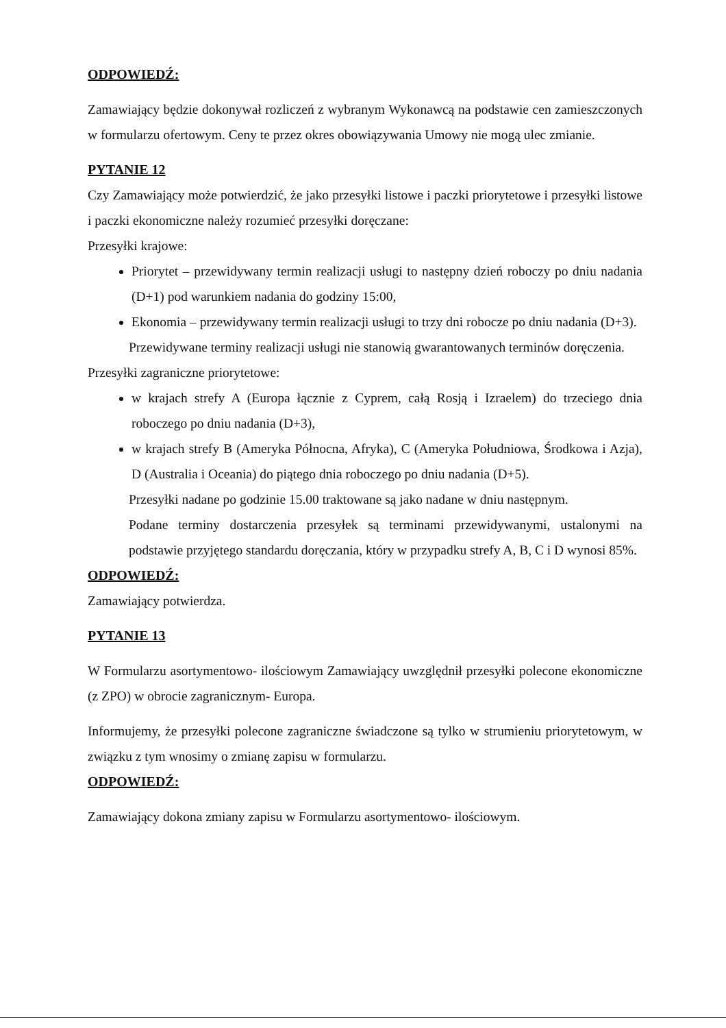ODPOWIEDŹ:
Zamawiający będzie dokonywał rozliczeń z wybranym Wykonawcą na podstawie cen zamieszczonych w formularzu ofertowym. Ceny te przez okres obowiązywania Umowy nie mogą ulec zmianie.
PYTANIE 12
Czy Zamawiający może potwierdzić, że jako przesyłki listowe i paczki priorytetowe i przesyłki listowe i paczki ekonomiczne należy rozumieć przesyłki doręczane:
Przesyłki krajowe:
Priorytet – przewidywany termin realizacji usługi to następny dzień roboczy po dniu nadania (D+1) pod warunkiem nadania do godziny 15:00,
Ekonomia – przewidywany termin realizacji usługi to trzy dni robocze po dniu nadania (D+3).
Przewidywane terminy realizacji usługi nie stanowią gwarantowanych terminów doręczenia.
Przesyłki zagraniczne priorytetowe:
w krajach strefy A (Europa łącznie z Cyprem, całą Rosją i Izraelem) do trzeciego dnia roboczego po dniu nadania (D+3),
w krajach strefy B (Ameryka Północna, Afryka), C (Ameryka Południowa, Środkowa i Azja), D (Australia i Oceania) do piątego dnia roboczego po dniu nadania (D+5).
Przesyłki nadane po godzinie 15.00 traktowane są jako nadane w dniu następnym.
Podane terminy dostarczenia przesyłek są terminami przewidywanymi, ustalonymi na podstawie przyjętego standardu doręczania, który w przypadku strefy A, B, C i D wynosi 85%.
ODPOWIEDŹ:
Zamawiający potwierdza.
PYTANIE 13
W Formularzu asortymentowo- ilościowym Zamawiający uwzględnił przesyłki polecone ekonomiczne (z ZPO) w obrocie zagranicznym- Europa.
Informujemy, że przesyłki polecone zagraniczne świadczone są tylko w strumieniu priorytetowym, w związku z tym wnosimy o zmianę zapisu w formularzu.
ODPOWIEDŹ:
Zamawiający dokona zmiany zapisu w Formularzu asortymentowo- ilościowym.